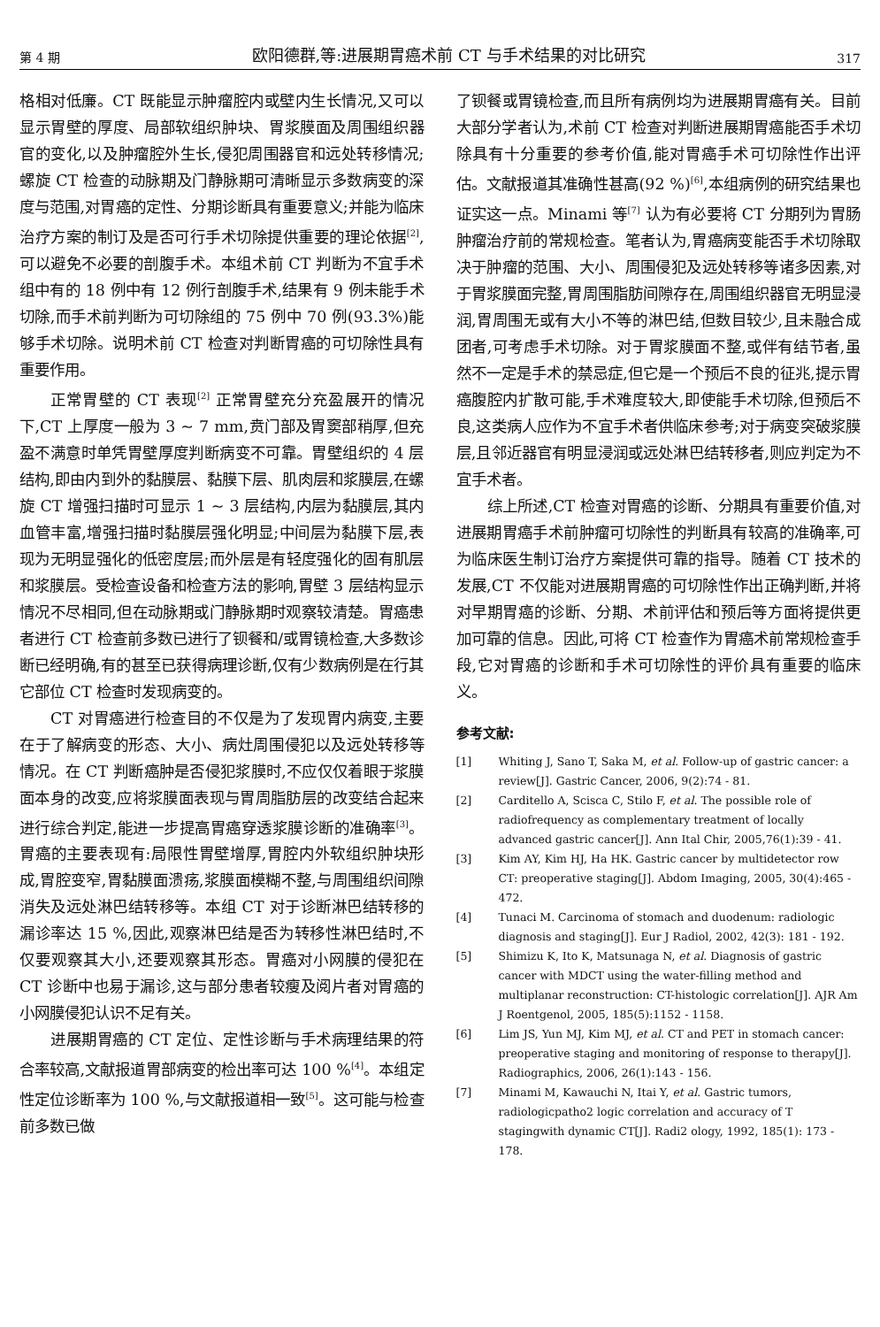第 4 期 欧阳德群,等:进展期胃癌术前 CT 与手术结果的对比研究 317
格相对低廉。CT 既能显示肿瘤腔内或壁内生长情况,又可以显示胃壁的厚度、局部软组织肿块、胃浆膜面及周围组织器官的变化,以及肿瘤腔外生长,侵犯周围器官和远处转移情况;螺旋 CT 检查的动脉期及门静脉期可清晰显示多数病变的深度与范围,对胃癌的定性、分期诊断具有重要意义;并能为临床治疗方案的制订及是否可行手术切除提供重要的理论依据<sup>[2]</sup>,可以避免不必要的剖腹手术。本组术前 CT 判断为不宜手术组中有的 18 例中有 12 例行剖腹手术,结果有 9 例未能手术切除,而手术前判断为可切除组的 75 例中 70 例(93.3%)能够手术切除。说明术前 CT 检查对判断胃癌的可切除性具有重要作用。
正常胃壁的 CT 表现<sup>[2]</sup> 正常胃壁充分充盈展开的情况下,CT 上厚度一般为 3 ~ 7 mm,贲门部及胃窦部稍厚,但充盈不满意时单凭胃壁厚度判断病变不可靠。胃壁组织的 4 层结构,即由内到外的黏膜层、黏膜下层、肌肉层和浆膜层,在螺旋 CT 增强扫描时可显示 1 ~ 3 层结构,内层为黏膜层,其内血管丰富,增强扫描时黏膜层强化明显;中间层为黏膜下层,表现为无明显强化的低密度层;而外层是有轻度强化的固有肌层和浆膜层。受检查设备和检查方法的影响,胃壁 3 层结构显示情况不尽相同,但在动脉期或门静脉期时观察较清楚。胃癌患者进行 CT 检查前多数已进行了钡餐和/或胃镜检查,大多数诊断已经明确,有的甚至已获得病理诊断,仅有少数病例是在行其它部位 CT 检查时发现病变的。
CT 对胃癌进行检查目的不仅是为了发现胃内病变,主要在于了解病变的形态、大小、病灶周围侵犯以及远处转移等情况。在 CT 判断癌肿是否侵犯浆膜时,不应仅仅着眼于浆膜面本身的改变,应将浆膜面表现与胃周脂肪层的改变结合起来进行综合判定,能进一步提高胃癌穿透浆膜诊断的准确率<sup>[3]</sup>。胃癌的主要表现有:局限性胃壁增厚,胃腔内外软组织肿块形成,胃腔变窄,胃黏膜面溃疡,浆膜面模糊不整,与周围组织间隙消失及远处淋巴结转移等。本组 CT 对于诊断淋巴结转移的漏诊率达 15 %,因此,观察淋巴结是否为转移性淋巴结时,不仅要观察其大小,还要观察其形态。胃癌对小网膜的侵犯在 CT 诊断中也易于漏诊,这与部分患者较瘦及阅片者对胃癌的小网膜侵犯认识不足有关。
进展期胃癌的 CT 定位、定性诊断与手术病理结果的符合率较高,文献报道胃部病变的检出率可达 100 %<sup>[4]</sup>。本组定性定位诊断率为 100 %,与文献报道相一致<sup>[5]</sup>。这可能与检查前多数已做
了钡餐或胃镜检查,而且所有病例均为进展期胃癌有关。目前大部分学者认为,术前 CT 检查对判断进展期胃癌能否手术切除具有十分重要的参考价值,能对胃癌手术可切除性作出评估。文献报道其准确性甚高(92 %)<sup>[6]</sup>,本组病例的研究结果也证实这一点。Minami 等<sup>[7]</sup> 认为有必要将 CT 分期列为胃肠肿瘤治疗前的常规检查。笔者认为,胃癌病变能否手术切除取决于肿瘤的范围、大小、周围侵犯及远处转移等诸多因素,对于胃浆膜面完整,胃周围脂肪间隙存在,周围组织器官无明显浸润,胃周围无或有大小不等的淋巴结,但数目较少,且未融合成团者,可考虑手术切除。对于胃浆膜面不整,或伴有结节者,虽然不一定是手术的禁忌症,但它是一个预后不良的征兆,提示胃癌腹腔内扩散可能,手术难度较大,即使能手术切除,但预后不良,这类病人应作为不宜手术者供临床参考;对于病变突破浆膜层,且邻近器官有明显浸润或远处淋巴结转移者,则应判定为不宜手术者。
综上所述,CT 检查对胃癌的诊断、分期具有重要价值,对进展期胃癌手术前肿瘤可切除性的判断具有较高的准确率,可为临床医生制订治疗方案提供可靠的指导。随着 CT 技术的发展,CT 不仅能对进展期胃癌的可切除性作出正确判断,并将对早期胃癌的诊断、分期、术前评估和预后等方面将提供更加可靠的信息。因此,可将 CT 检查作为胃癌术前常规检查手段,它对胃癌的诊断和手术可切除性的评价具有重要的临床义。
参考文献:
[1] Whiting J, Sano T, Saka M, et al. Follow-up of gastric cancer: a review[J]. Gastric Cancer, 2006, 9(2):74 - 81.
[2] Carditello A, Scisca C, Stilo F, et al. The possible role of radiofrequency as complementary treatment of locally advanced gastric cancer[J]. Ann Ital Chir, 2005,76(1):39 - 41.
[3] Kim AY, Kim HJ, Ha HK. Gastric cancer by multidetector row CT: preoperative staging[J]. Abdom Imaging, 2005, 30(4):465 - 472.
[4] Tunaci M. Carcinoma of stomach and duodenum: radiologic diagnosis and staging[J]. Eur J Radiol, 2002, 42(3): 181 - 192.
[5] Shimizu K, Ito K, Matsunaga N, et al. Diagnosis of gastric cancer with MDCT using the water-filling method and multiplanar reconstruction: CT-histologic correlation[J]. AJR Am J Roentgenol, 2005, 185(5):1152 - 1158.
[6] Lim JS, Yun MJ, Kim MJ, et al. CT and PET in stomach cancer: preoperative staging and monitoring of response to therapy[J]. Radiographics, 2006, 26(1):143 - 156.
[7] Minami M, Kawauchi N, Itai Y, et al. Gastric tumors, radiologicpatho2 logic correlation and accuracy of T stagingwith dynamic CT[J]. Radi2 ology, 1992, 185(1): 173 - 178.